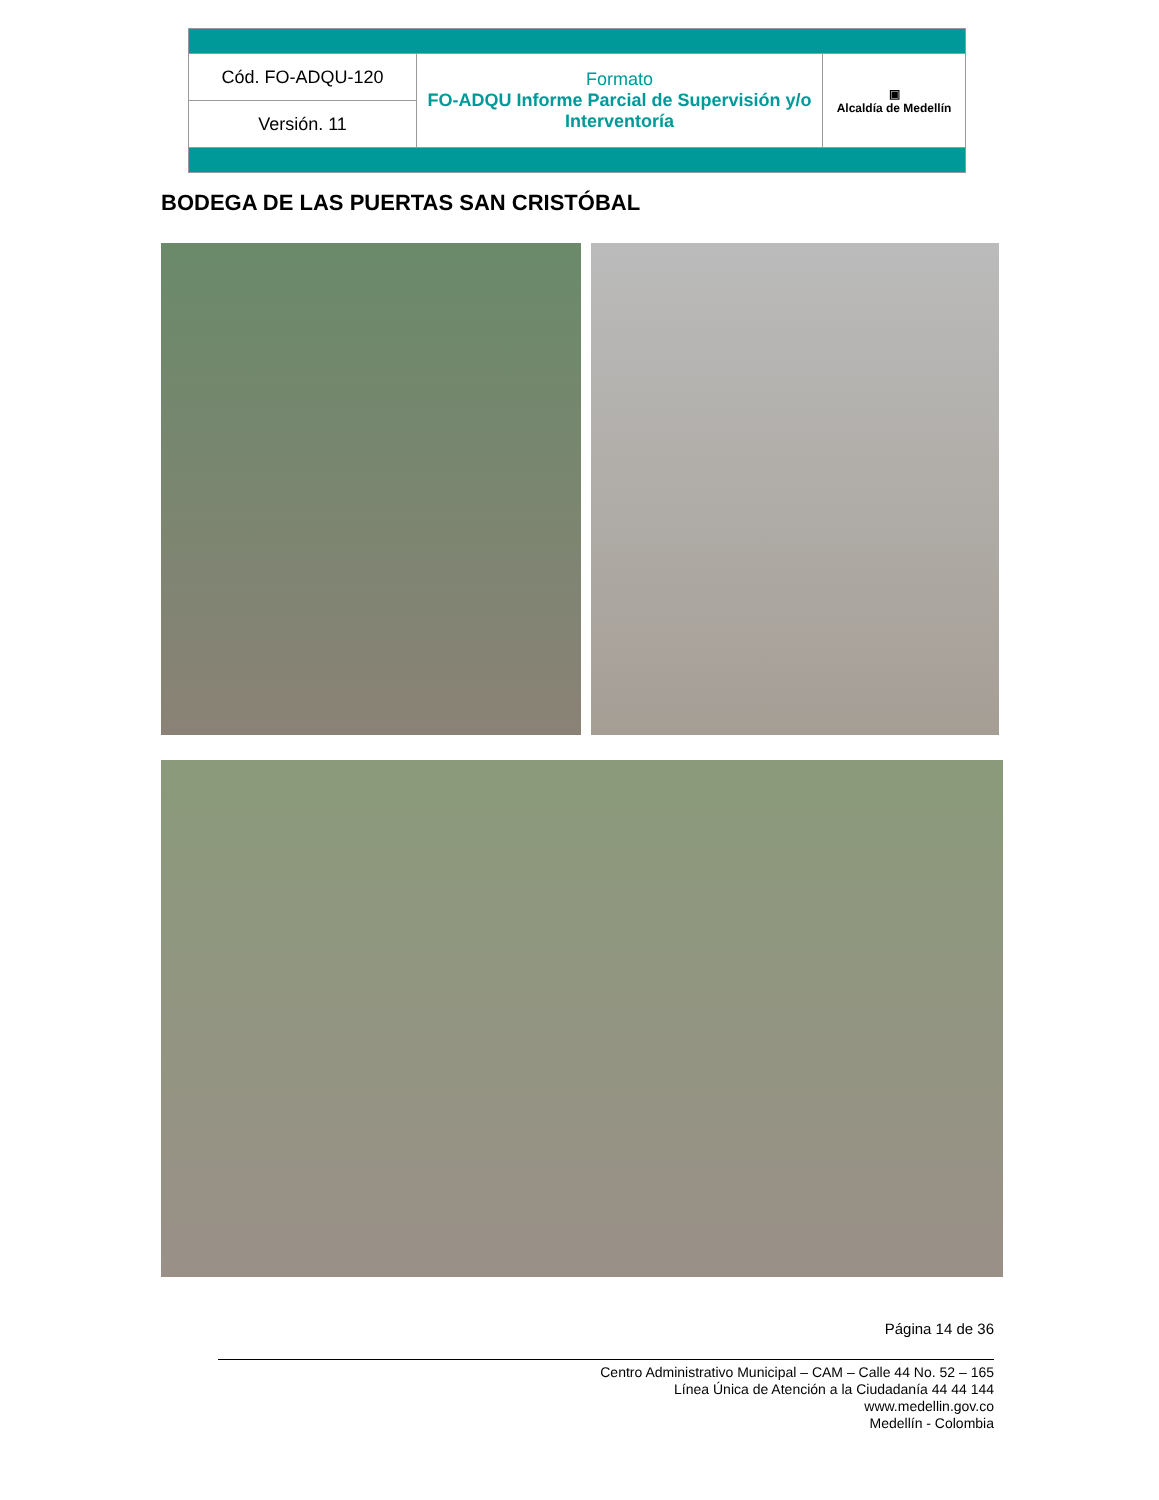| Cód. FO-ADQU-120 | Formato FO-ADQU Informe Parcial de Supervisión y/o Interventoría | ▣ Alcaldía de Medellín |
| Versión. 11 | | |
BODEGA DE LAS PUERTAS SAN CRISTÓBAL
Página 14 de 36
Centro Administrativo Municipal – CAM – Calle 44 No. 52 – 165
Línea Única de Atención a la Ciudadanía 44 44 144
www.medellin.gov.co
Medellín - Colombia